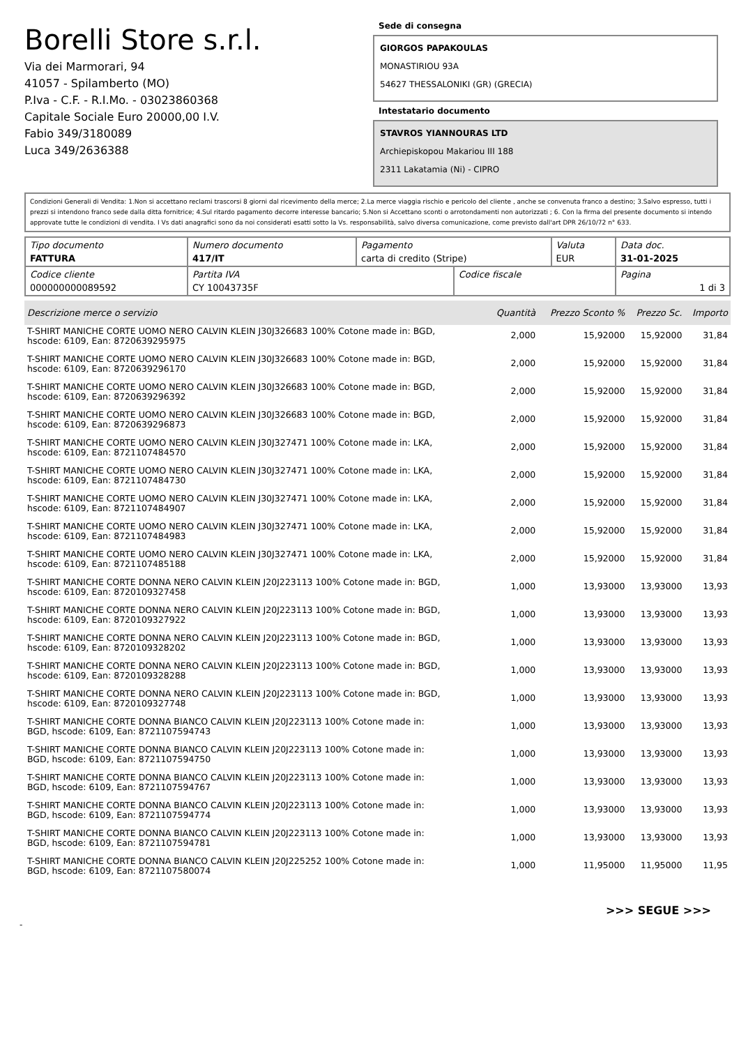Borelli Store s.r.l.
Via dei Marmorari, 94
41057 - Spilamberto (MO)
P.Iva - C.F. - R.I.Mo. - 03023860368
Capitale Sociale Euro 20000,00 I.V.
Fabio 349/3180089
Luca 349/2636388
Sede di consegna
GIORGOS PAPAKOULAS
MONASTIRIOU 93A
54627 THESSALONIKI (GR) (GRECIA)
Intestatario documento
STAVROS YIANNOURAS LTD
Archiepiskopou Makariou III 188
2311 Lakatamia (Ni) - CIPRO
Condizioni Generali di Vendita: 1.Non si accettano reclami trascorsi 8 giorni dal ricevimento della merce; 2.La merce viaggia rischio e pericolo del cliente , anche se convenuta franco a destino; 3.Salvo espresso, tutti i prezzi si intendono franco sede dalla ditta fornitrice; 4.Sul ritardo pagamento decorre interesse bancario; 5.Non si Accettano sconti o arrotondamenti non autorizzati ; 6. Con la firma del presente documento si intendo approvate tutte le condizioni di vendita. I Vs dati anagrafici sono da noi considerati esatti sotto la Vs. responsabilità, salvo diversa comunicazione, come previsto dall'art DPR 26/10/72 n° 633.
| Tipo documento FATTURA | Numero documento 417/IT | Pagamento carta di credito (Stripe) | | Valuta EUR | Data doc. 31-01-2025 |
| Codice cliente 000000000089592 | Partita IVA CY 10043735F | | Codice fiscale | | Pagina 1 di 3 |
| Descrizione merce o servizio | Quantità | Prezzo Sconto % | Prezzo Sc. | Importo |
| --- | --- | --- | --- | --- |
| T-SHIRT MANICHE CORTE UOMO NERO CALVIN KLEIN J30J326683 100% Cotone made in: BGD, hscode: 6109, Ean: 8720639295975 | 2,000 | 15,92000 | 15,92000 | 31,84 |
| T-SHIRT MANICHE CORTE UOMO NERO CALVIN KLEIN J30J326683 100% Cotone made in: BGD, hscode: 6109, Ean: 8720639296170 | 2,000 | 15,92000 | 15,92000 | 31,84 |
| T-SHIRT MANICHE CORTE UOMO NERO CALVIN KLEIN J30J326683 100% Cotone made in: BGD, hscode: 6109, Ean: 8720639296392 | 2,000 | 15,92000 | 15,92000 | 31,84 |
| T-SHIRT MANICHE CORTE UOMO NERO CALVIN KLEIN J30J326683 100% Cotone made in: BGD, hscode: 6109, Ean: 8720639296873 | 2,000 | 15,92000 | 15,92000 | 31,84 |
| T-SHIRT MANICHE CORTE UOMO NERO CALVIN KLEIN J30J327471 100% Cotone made in: LKA, hscode: 6109, Ean: 8721107484570 | 2,000 | 15,92000 | 15,92000 | 31,84 |
| T-SHIRT MANICHE CORTE UOMO NERO CALVIN KLEIN J30J327471 100% Cotone made in: LKA, hscode: 6109, Ean: 8721107484730 | 2,000 | 15,92000 | 15,92000 | 31,84 |
| T-SHIRT MANICHE CORTE UOMO NERO CALVIN KLEIN J30J327471 100% Cotone made in: LKA, hscode: 6109, Ean: 8721107484907 | 2,000 | 15,92000 | 15,92000 | 31,84 |
| T-SHIRT MANICHE CORTE UOMO NERO CALVIN KLEIN J30J327471 100% Cotone made in: LKA, hscode: 6109, Ean: 8721107484983 | 2,000 | 15,92000 | 15,92000 | 31,84 |
| T-SHIRT MANICHE CORTE UOMO NERO CALVIN KLEIN J30J327471 100% Cotone made in: LKA, hscode: 6109, Ean: 8721107485188 | 2,000 | 15,92000 | 15,92000 | 31,84 |
| T-SHIRT MANICHE CORTE DONNA NERO CALVIN KLEIN J20J223113 100% Cotone made in: BGD, hscode: 6109, Ean: 8720109327458 | 1,000 | 13,93000 | 13,93000 | 13,93 |
| T-SHIRT MANICHE CORTE DONNA NERO CALVIN KLEIN J20J223113 100% Cotone made in: BGD, hscode: 6109, Ean: 8720109327922 | 1,000 | 13,93000 | 13,93000 | 13,93 |
| T-SHIRT MANICHE CORTE DONNA NERO CALVIN KLEIN J20J223113 100% Cotone made in: BGD, hscode: 6109, Ean: 8720109328202 | 1,000 | 13,93000 | 13,93000 | 13,93 |
| T-SHIRT MANICHE CORTE DONNA NERO CALVIN KLEIN J20J223113 100% Cotone made in: BGD, hscode: 6109, Ean: 8720109328288 | 1,000 | 13,93000 | 13,93000 | 13,93 |
| T-SHIRT MANICHE CORTE DONNA NERO CALVIN KLEIN J20J223113 100% Cotone made in: BGD, hscode: 6109, Ean: 8720109327748 | 1,000 | 13,93000 | 13,93000 | 13,93 |
| T-SHIRT MANICHE CORTE DONNA BIANCO CALVIN KLEIN J20J223113 100% Cotone made in: BGD, hscode: 6109, Ean: 8721107594743 | 1,000 | 13,93000 | 13,93000 | 13,93 |
| T-SHIRT MANICHE CORTE DONNA BIANCO CALVIN KLEIN J20J223113 100% Cotone made in: BGD, hscode: 6109, Ean: 8721107594750 | 1,000 | 13,93000 | 13,93000 | 13,93 |
| T-SHIRT MANICHE CORTE DONNA BIANCO CALVIN KLEIN J20J223113 100% Cotone made in: BGD, hscode: 6109, Ean: 8721107594767 | 1,000 | 13,93000 | 13,93000 | 13,93 |
| T-SHIRT MANICHE CORTE DONNA BIANCO CALVIN KLEIN J20J223113 100% Cotone made in: BGD, hscode: 6109, Ean: 8721107594774 | 1,000 | 13,93000 | 13,93000 | 13,93 |
| T-SHIRT MANICHE CORTE DONNA BIANCO CALVIN KLEIN J20J223113 100% Cotone made in: BGD, hscode: 6109, Ean: 8721107594781 | 1,000 | 13,93000 | 13,93000 | 13,93 |
| T-SHIRT MANICHE CORTE DONNA BIANCO CALVIN KLEIN J20J225252 100% Cotone made in: BGD, hscode: 6109, Ean: 8721107580074 | 1,000 | 11,95000 | 11,95000 | 11,95 |
>>> SEGUE >>>
-